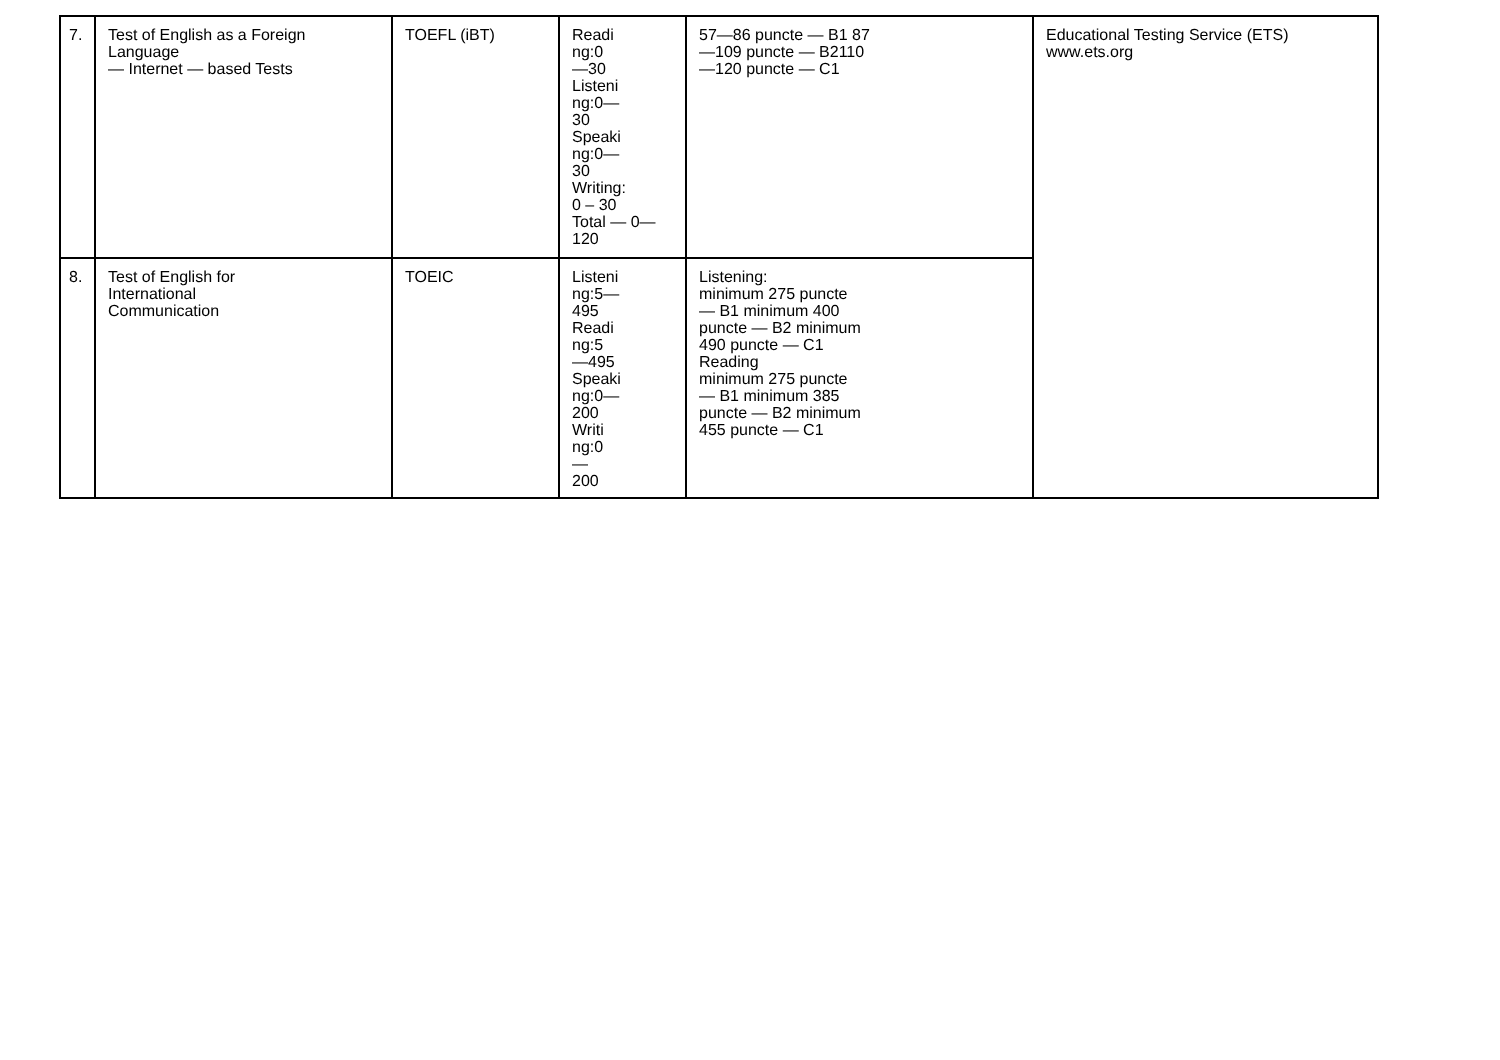| 7. | Test of English as a Foreign Language — Internet — based Tests | TOEFL (iBT) | Readi ng:0 —30 Listeni ng:0— 30 Speaki ng:0— 30 Writing: 0 – 30 Total — 0— 120 | 57—86 puncte — B1 87 —109 puncte — B2110 —120 puncte — C1 | Educational Testing Service (ETS) www.ets.org |
| 8. | Test of English for International Communication | TOEIC | Listeni ng:5— 495 Readi ng:5 —495 Speaki ng:0— 200 Writi ng:0 — 200 | Listening: minimum 275 puncte — B1 minimum 400 puncte — B2 minimum 490 puncte — C1 Reading minimum 275 puncte — B1 minimum 385 puncte — B2 minimum 455 puncte — C1 | |